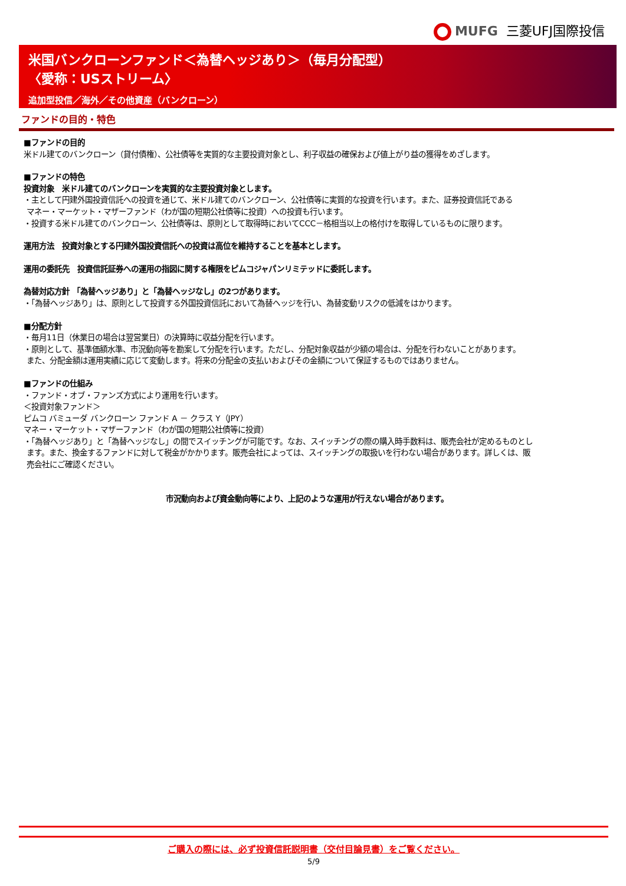MUFG 三菱UFJ国際投信
米国バンクローンファンド＜為替ヘッジあり＞（毎月分配型）
〈愛称：USストリーム〉
追加型投信／海外／その他資産（バンクローン）
ファンドの目的・特色
■ファンドの目的
米ドル建てのバンクローン（貸付債権）、公社債等を実質的な主要投資対象とし、利子収益の確保および値上がり益の獲得をめざします。
■ファンドの特色
投資対象　米ドル建てのバンクローンを実質的な主要投資対象とします。
・主として円建外国投資信託への投資を通じて、米ドル建てのバンクローン、公社債等に実質的な投資を行います。また、証券投資信託である
マネー・マーケット・マザーファンド（わが国の短期公社債等に投資）への投資も行います。
・投資する米ドル建てのバンクローン、公社債等は、原則として取得時においてCCC－格相当以上の格付けを取得しているものに限ります。
運用方法　投資対象とする円建外国投資信託への投資は高位を維持することを基本とします。
運用の委託先　投資信託証券への運用の指図に関する権限をピムコジャパンリミテッドに委託します。
為替対応方針 「為替ヘッジあり」と「為替ヘッジなし」の2つがあります。
・「為替ヘッジあり」は、原則として投資する外国投資信託において為替ヘッジを行い、為替変動リスクの低減をはかります。
■分配方針
・毎月11日（休業日の場合は翌営業日）の決算時に収益分配を行います。
・原則として、基準価額水準、市況動向等を勘案して分配を行います。ただし、分配対象収益が少額の場合は、分配を行わないことがあります。
また、分配金額は運用実績に応じて変動します。将来の分配金の支払いおよびその金額について保証するものではありません。
■ファンドの仕組み
・ファンド・オブ・ファンズ方式により運用を行います。
＜投資対象ファンド＞
ピムコ バミューダ バンクローン ファンド A － クラス Y（JPY）
マネー・マーケット・マザーファンド（わが国の短期公社債等に投資）
・「為替ヘッジあり」と「為替ヘッジなし」の間でスイッチングが可能です。なお、スイッチングの際の購入時手数料は、販売会社が定めるものとし
ます。また、換金するファンドに対して税金がかかります。販売会社によっては、スイッチングの取扱いを行わない場合があります。詳しくは、販
売会社にご確認ください。
市況動向および資金動向等により、上記のような運用が行えない場合があります。
ご購入の際には、必ず投資信託説明書（交付目論見書）をご覧ください。
5/9